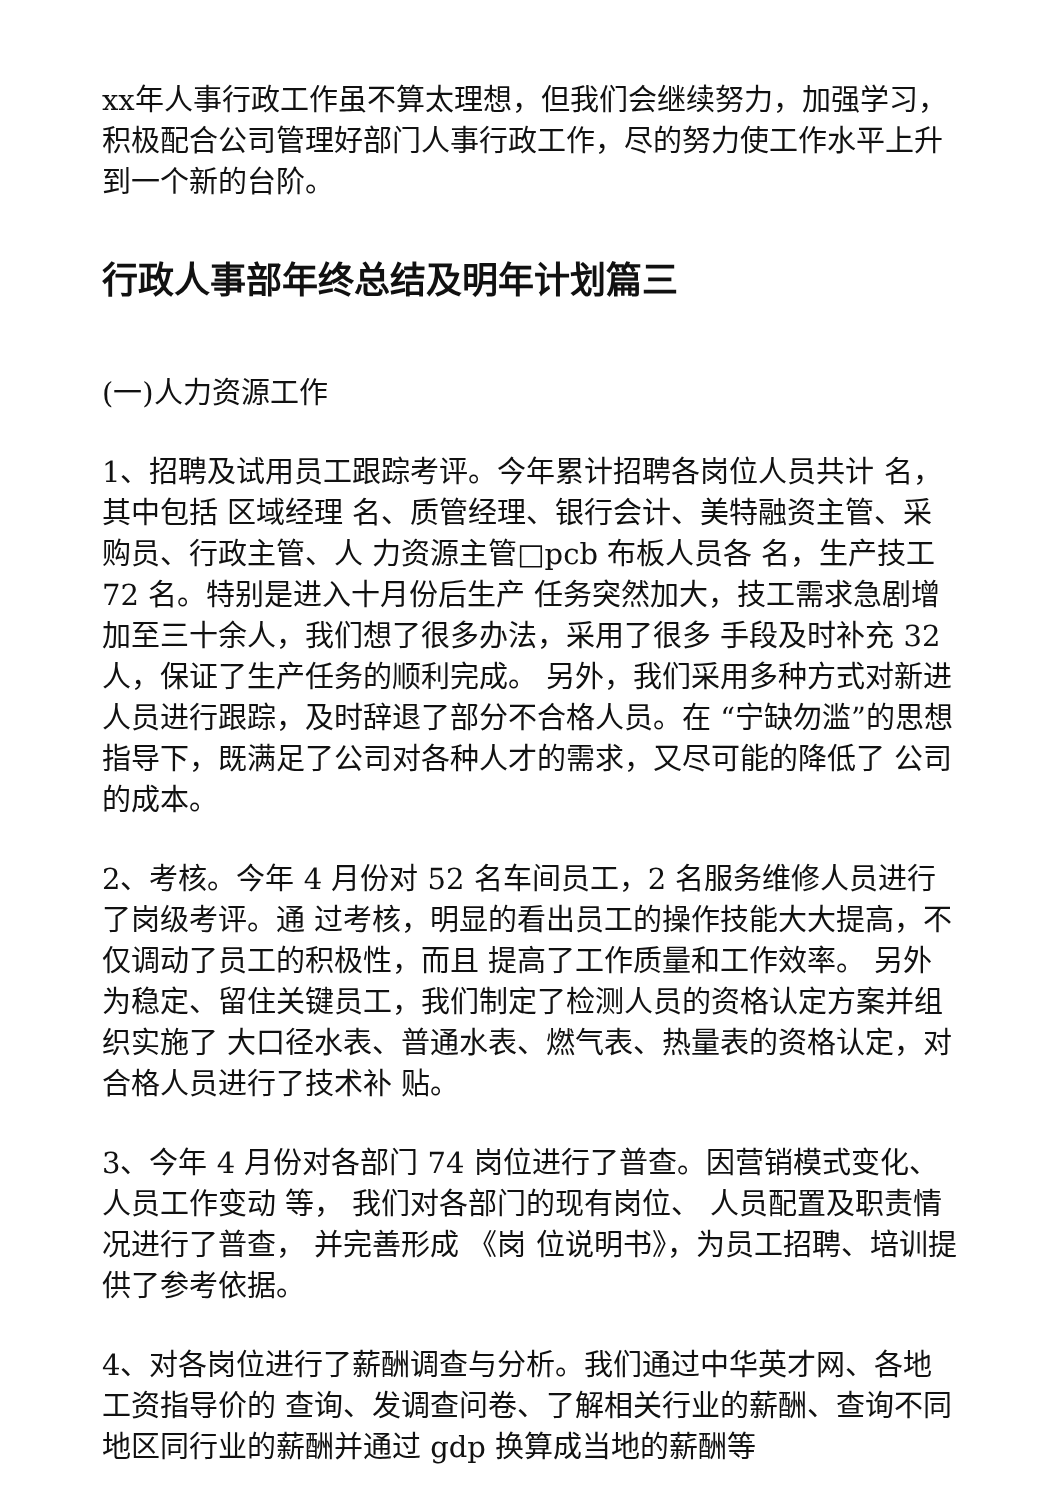xx年人事行政工作虽不算太理想，但我们会继续努力，加强学习，积极配合公司管理好部门人事行政工作，尽的努力使工作水平上升到一个新的台阶。
行政人事部年终总结及明年计划篇三
(一)人力资源工作
1、招聘及试用员工跟踪考评。今年累计招聘各岗位人员共计 名，其中包括 区域经理 名、质管经理、银行会计、美特融资主管、采购员、行政主管、人 力资源主管□pcb 布板人员各 名，生产技工 72 名。特别是进入十月份后生产 任务突然加大，技工需求急剧增加至三十余人，我们想了很多办法，采用了很多 手段及时补充 32 人，保证了生产任务的顺利完成。 另外，我们采用多种方式对新进人员进行跟踪，及时辞退了部分不合格人员。在 “宁缺勿滥”的思想指导下，既满足了公司对各种人才的需求，又尽可能的降低了 公司的成本。
2、考核。今年 4 月份对 52 名车间员工，2 名服务维修人员进行了岗级考评。通 过考核，明显的看出员工的操作技能大大提高，不仅调动了员工的积极性，而且 提高了工作质量和工作效率。 另外为稳定、留住关键员工，我们制定了检测人员的资格认定方案并组织实施了 大口径水表、普通水表、燃气表、热量表的资格认定，对合格人员进行了技术补 贴。
3、今年 4 月份对各部门 74 岗位进行了普查。因营销模式变化、人员工作变动 等， 我们对各部门的现有岗位、 人员配置及职责情况进行了普查， 并完善形成 《岗 位说明书》，为员工招聘、培训提供了参考依据。
4、对各岗位进行了薪酬调查与分析。我们通过中华英才网、各地工资指导价的 查询、发调查问卷、了解相关行业的薪酬、查询不同地区同行业的薪酬并通过 gdp 换算成当地的薪酬等